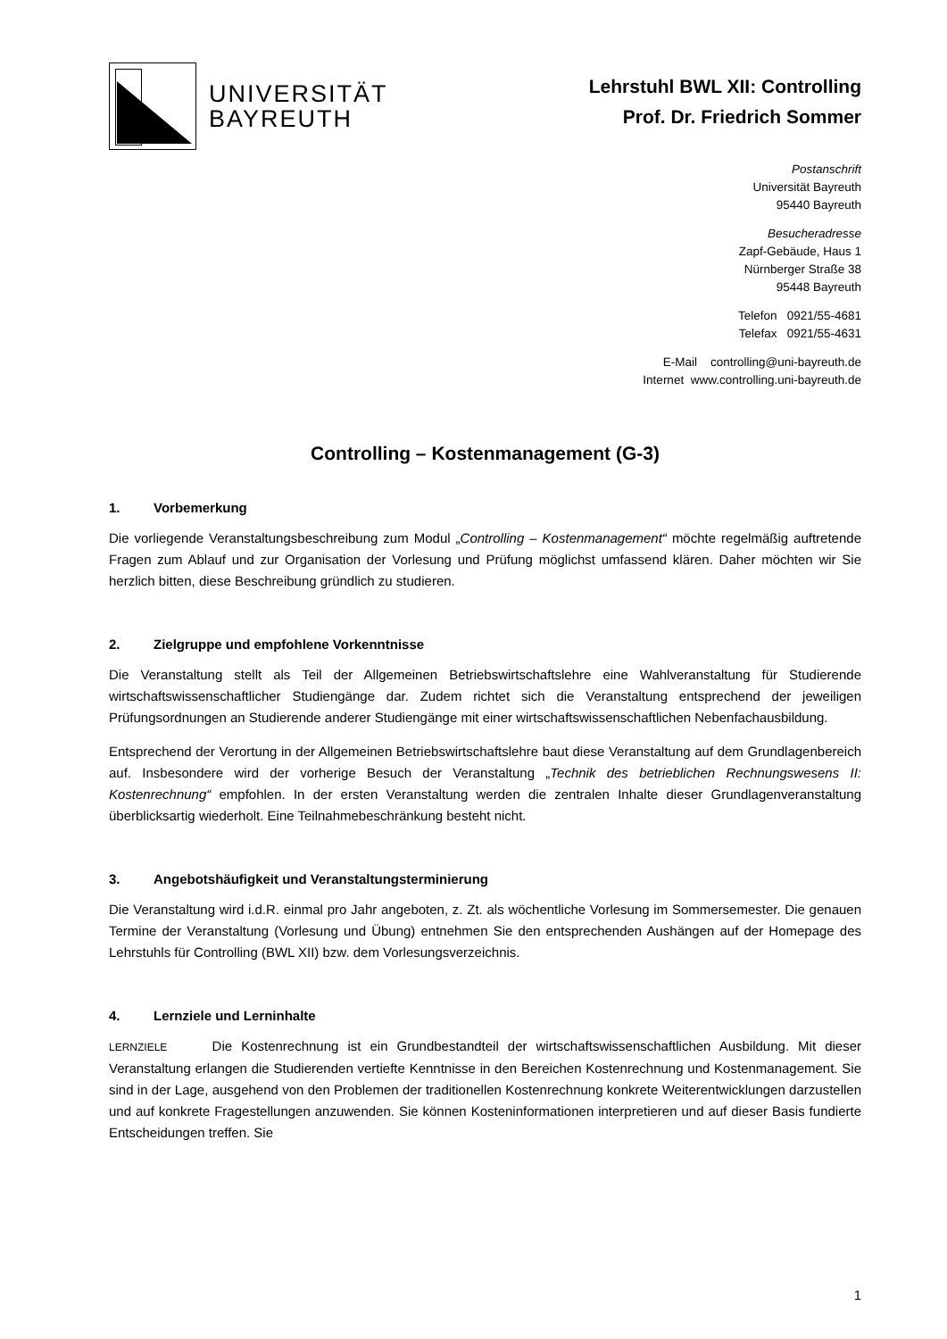UNIVERSITÄT
BAYREUTH
Lehrstuhl BWL XII: Controlling
Prof. Dr. Friedrich Sommer
Postanschrift
Universität Bayreuth
95440 Bayreuth
Besucheradresse
Zapf-Gebäude, Haus 1
Nürnberger Straße 38
95448 Bayreuth
Telefon 0921/55-4681
Telefax 0921/55-4631
E-Mail controlling@uni-bayreuth.de
Internet www.controlling.uni-bayreuth.de
Controlling – Kostenmanagement (G-3)
1. Vorbemerkung
Die vorliegende Veranstaltungsbeschreibung zum Modul „Controlling – Kostenmanagement“ möchte regelmäßig auftretende Fragen zum Ablauf und zur Organisation der Vorlesung und Prüfung möglichst umfassend klären. Daher möchten wir Sie herzlich bitten, diese Beschreibung gründlich zu studieren.
2. Zielgruppe und empfohlene Vorkenntnisse
Die Veranstaltung stellt als Teil der Allgemeinen Betriebswirtschaftslehre eine Wahlveranstaltung für Studierende wirtschaftswissenschaftlicher Studiengänge dar. Zudem richtet sich die Veranstaltung entsprechend der jeweiligen Prüfungsordnungen an Studierende anderer Studiengänge mit einer wirtschaftswissenschaftlichen Nebenfachausbildung.
Entsprechend der Verortung in der Allgemeinen Betriebswirtschaftslehre baut diese Veranstaltung auf dem Grundlagenbereich auf. Insbesondere wird der vorherige Besuch der Veranstaltung „Technik des betrieblichen Rechnungswesens II: Kostenrechnung“ empfohlen. In der ersten Veranstaltung werden die zentralen Inhalte dieser Grundlagenveranstaltung überblicksartig wiederholt. Eine Teilnahmebeschränkung besteht nicht.
3. Angebotshäufigkeit und Veranstaltungsterminierung
Die Veranstaltung wird i.d.R. einmal pro Jahr angeboten, z. Zt. als wöchentliche Vorlesung im Sommersemester. Die genauen Termine der Veranstaltung (Vorlesung und Übung) entnehmen Sie den entsprechenden Aushängen auf der Homepage des Lehrstuhls für Controlling (BWL XII) bzw. dem Vorlesungsverzeichnis.
4. Lernziele und Lerninhalte
LERNZIELE Die Kostenrechnung ist ein Grundbestandteil der wirtschaftswissenschaftlichen Ausbildung. Mit dieser Veranstaltung erlangen die Studierenden vertiefte Kenntnisse in den Bereichen Kostenrechnung und Kostenmanagement. Sie sind in der Lage, ausgehend von den Problemen der traditionellen Kostenrechnung konkrete Weiterentwicklungen darzustellen und auf konkrete Fragestellungen anzuwenden. Sie können Kosteninformationen interpretieren und auf dieser Basis fundierte Entscheidungen treffen. Sie
1